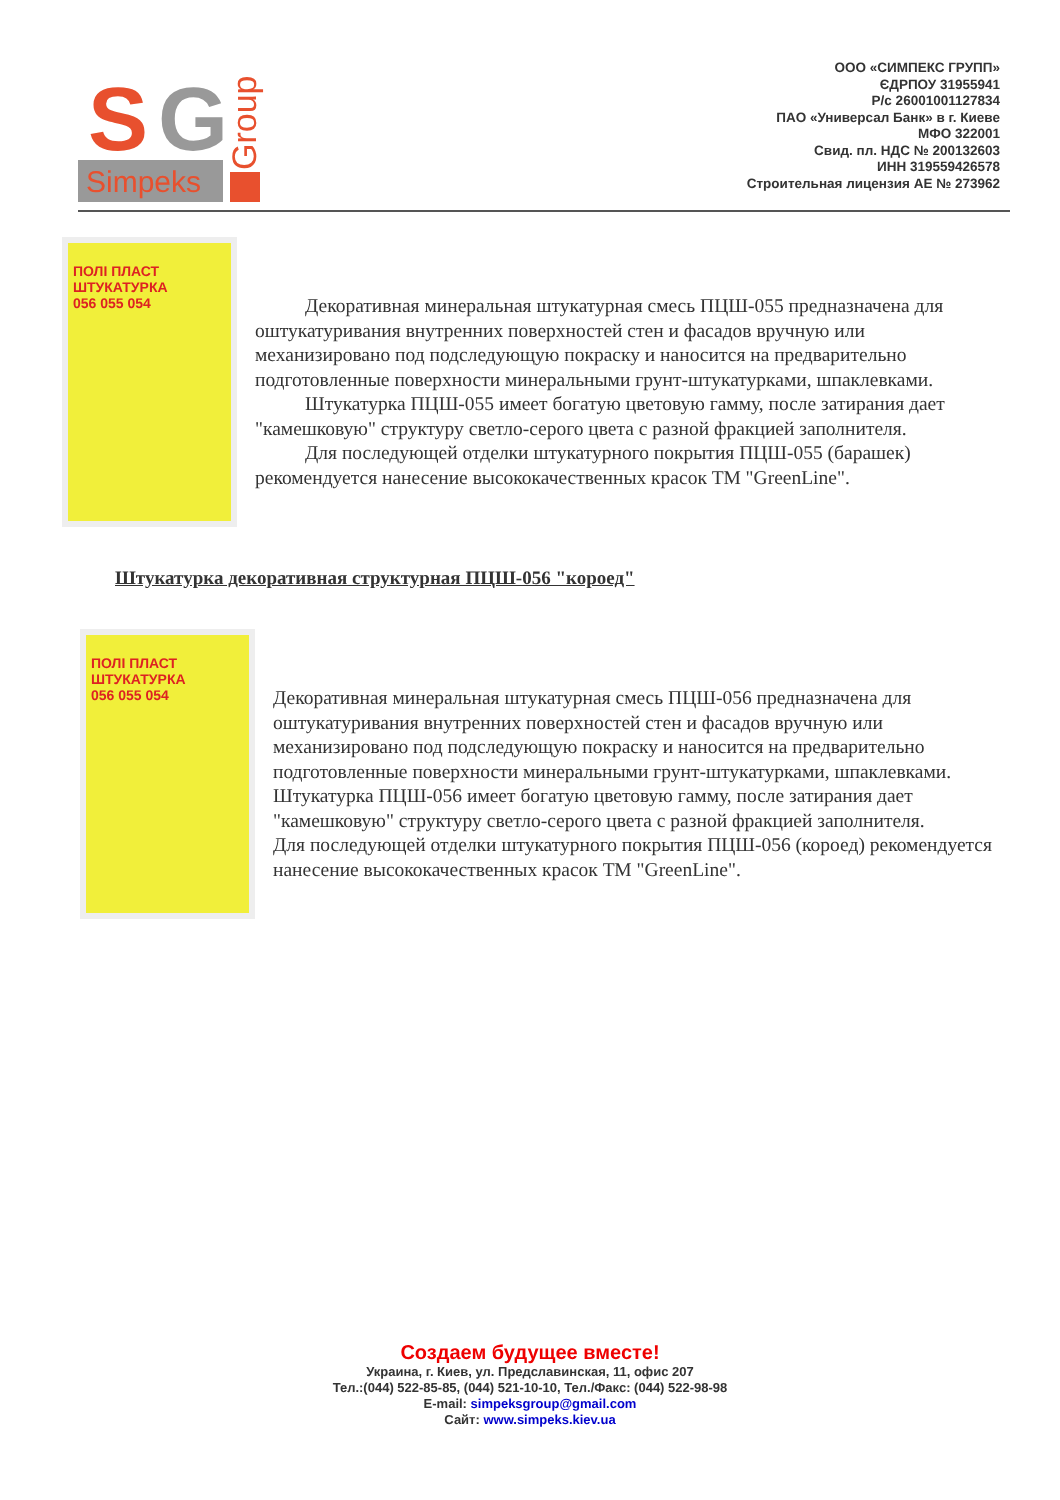S
G
Simpeks
Group
ООО «СИМПЕКС ГРУПП»
ЄДРПОУ 31955941
Р/с 26001001127834
ПАО «Универсал Банк» в г. Киеве
МФО 322001
Свид. пл. НДС № 200132603
ИНН 319559426578
Строительная лицензия АЕ № 273962
ПОЛІ ПЛАСТ
ШТУКАТУРКА
056 055 054
Декоративная минеральная штукатурная смесь ПЦШ-055 предназначена для оштукатуривания внутренних поверхностей стен и фасадов вручную или механизировано под подследующую покраску и наносится на предварительно подготовленные поверхности минеральными грунт-штукатурками, шпаклевками.
Штукатурка ПЦШ-055 имеет богатую цветовую гамму, после затирания дает "камешковую" структуру светло-серого цвета с разной фракцией заполнителя.
Для последующей отделки штукатурного покрытия ПЦШ-055 (барашек) рекомендуется нанесение высококачественных красок ТМ "GreenLine".
Штукатурка декоративная структурная ПЦШ-056 "короед"
ПОЛІ ПЛАСТ
ШТУКАТУРКА
056 055 054
Декоративная минеральная штукатурная смесь ПЦШ-056 предназначена для оштукатуривания внутренних поверхностей стен и фасадов вручную или механизировано под подследующую покраску и наносится на предварительно подготовленные поверхности минеральными грунт-штукатурками, шпаклевками.
Штукатурка ПЦШ-056 имеет богатую цветовую гамму, после затирания дает "камешковую" структуру светло-серого цвета с разной фракцией заполнителя.
Для последующей отделки штукатурного покрытия ПЦШ-056 (короед) рекомендуется нанесение высококачественных красок ТМ "GreenLine".
Создаем будущее вместе!
Украина, г. Киев, ул. Предславинская, 11, офис 207
Тел.:(044) 522-85-85, (044) 521-10-10, Тел./Факс: (044) 522-98-98
E-mail: simpeksgroup@gmail.com
Сайт: www.simpeks.kiev.ua